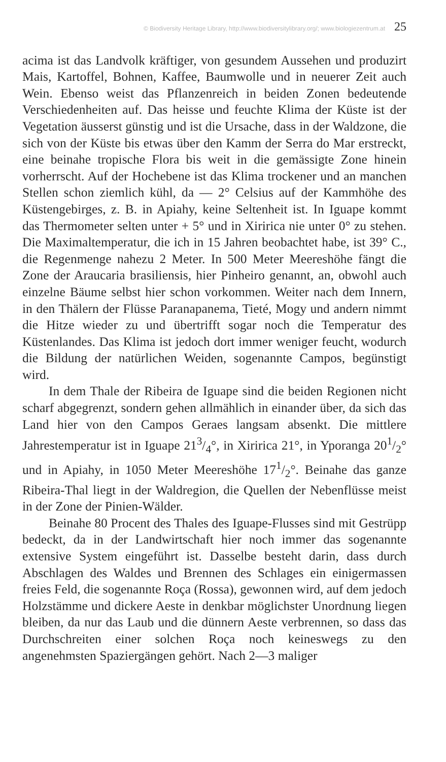© Biodiversity Heritage Library, http://www.biodiversitylibrary.org/; www.biologiezentrum.at 25
acima ist das Landvolk kräftiger, von gesundem Aussehen und produzirt Mais, Kartoffel, Bohnen, Kaffee, Baumwolle und in neuerer Zeit auch Wein. Ebenso weist das Pflanzenreich in beiden Zonen bedeutende Verschiedenheiten auf. Das heisse und feuchte Klima der Küste ist der Vegetation äusserst günstig und ist die Ursache, dass in der Waldzone, die sich von der Küste bis etwas über den Kamm der Serra do Mar erstreckt, eine beinahe tropische Flora bis weit in die gemässigte Zone hinein vorherrscht. Auf der Hochebene ist das Klima trockener und an manchen Stellen schon ziemlich kühl, da — 2° Celsius auf der Kammhöhe des Küstengebirges, z. B. in Apiahy, keine Seltenheit ist. In Iguape kommt das Thermometer selten unter + 5° und in Xiririca nie unter 0° zu stehen. Die Maximaltemperatur, die ich in 15 Jahren beobachtet habe, ist 39° C., die Regenmenge nahezu 2 Meter. In 500 Meter Meereshöhe fängt die Zone der Araucaria brasiliensis, hier Pinheiro genannt, an, obwohl auch einzelne Bäume selbst hier schon vorkommen. Weiter nach dem Innern, in den Thälern der Flüsse Paranapanema, Tieté, Mogy und andern nimmt die Hitze wieder zu und übertrifft sogar noch die Temperatur des Küstenlandes. Das Klima ist jedoch dort immer weniger feucht, wodurch die Bildung der natürlichen Weiden, sogenannte Campos, begünstigt wird.
In dem Thale der Ribeira de Iguape sind die beiden Regionen nicht scharf abgegrenzt, sondern gehen allmählich in einander über, da sich das Land hier von den Campos Geraes langsam absenkt. Die mittlere Jahrestemperatur ist in Iguape 213/4°, in Xiririca 21°, in Yporanga 201/2° und in Apiahy, in 1050 Meter Meereshöhe 171/2°. Beinahe das ganze Ribeira-Thal liegt in der Waldregion, die Quellen der Nebenflüsse meist in der Zone der Pinien-Wälder.
Beinahe 80 Procent des Thales des Iguape-Flusses sind mit Gestrüpp bedeckt, da in der Landwirtschaft hier noch immer das sogenannte extensive System eingeführt ist. Dasselbe besteht darin, dass durch Abschlagen des Waldes und Brennen des Schlages ein einigermassen freies Feld, die sogenannte Roça (Rossa), gewonnen wird, auf dem jedoch Holzstämme und dickere Aeste in denkbar möglichster Unordnung liegen bleiben, da nur das Laub und die dünnern Aeste verbrennen, so dass das Durchschreiten einer solchen Roça noch keineswegs zu den angenehmsten Spaziergängen gehört. Nach 2—3 maliger